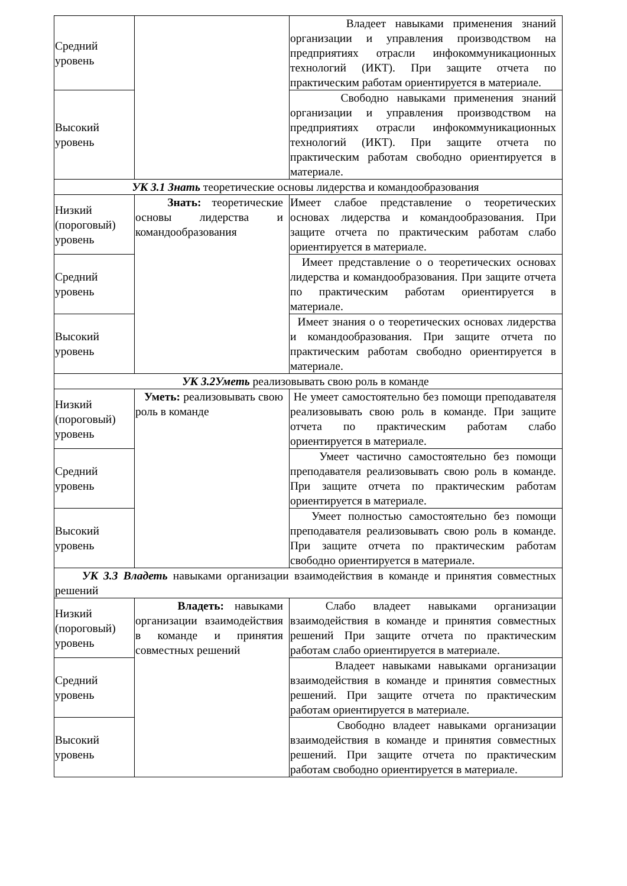| Средний уровень | | Владеет навыками применения знаний организации и управления производством на предприятиях отрасли инфокоммуникационных технологий (ИКТ). При защите отчета по практическим работам ориентируется в материале. |
| Высокий уровень | | Свободно навыками применения знаний организации и управления производством на предприятиях отрасли инфокоммуникационных технологий (ИКТ). При защите отчета по практическим работам свободно ориентируется в материале. |
| УК 3.1 Знать теоретические основы лидерства и командообразования | | |
| Низкий (пороговый) уровень | Знать: теоретические основы лидерства и командообразования | Имеет слабое представление о теоретических основах лидерства и командообразования. При защите отчета по практическим работам слабо ориентируется в материале. |
| Средний уровень | | Имеет представление о о теоретических основах лидерства и командообразования. При защите отчета по практическим работам ориентируется в материале. |
| Высокий уровень | | Имеет знания о о теоретических основах лидерства и командообразования. При защите отчета по практическим работам свободно ориентируется в материале. |
| УК 3.2Уметь реализовывать свою роль в команде | | |
| Низкий (пороговый) уровень | Уметь: реализовывать свою роль в команде | Не умеет самостоятельно без помощи преподавателя реализовывать свою роль в команде. При защите отчета по практическим работам слабо ориентируется в материале. |
| Средний уровень | | Умеет частично самостоятельно без помощи преподавателя реализовывать свою роль в команде. При защите отчета по практическим работам ориентируется в материале. |
| Высокий уровень | | Умеет полностью самостоятельно без помощи преподавателя реализовывать свою роль в команде. При защите отчета по практическим работам свободно ориентируется в материале. |
| УК 3.3 Владеть навыками организации взаимодействия в команде и принятия совместных решений | | |
| Низкий (пороговый) уровень | Владеть: навыками организации взаимодействия в команде и принятия совместных решений | Слабо владеет навыками организации взаимодействия в команде и принятия совместных решений При защите отчета по практическим работам слабо ориентируется в материале. |
| Средний уровень | | Владеет навыками навыками организации взаимодействия в команде и принятия совместных решений. При защите отчета по практическим работам ориентируется в материале. |
| Высокий уровень | | Свободно владеет навыками организации взаимодействия в команде и принятия совместных решений. При защите отчета по практическим работам свободно ориентируется в материале. |